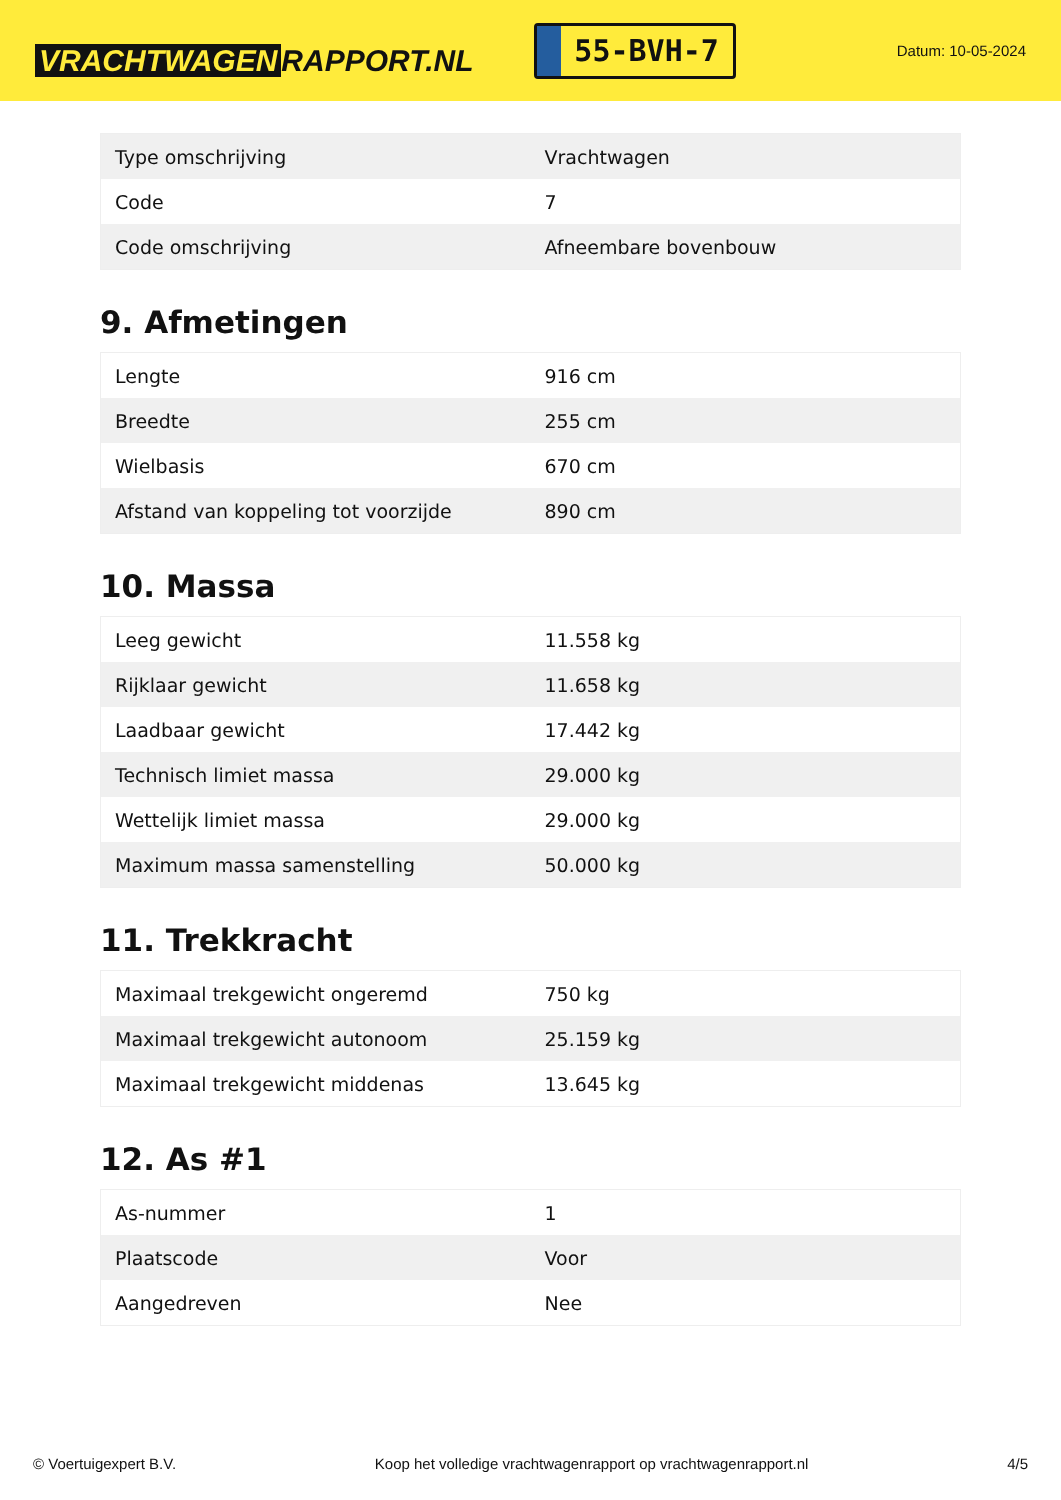VRACHTWAGEN RAPPORT.NL
55-BVH-7
Datum: 10-05-2024
| Type omschrijving | Vrachtwagen |
| Code | 7 |
| Code omschrijving | Afneembare bovenbouw |
9. Afmetingen
| Lengte | 916 cm |
| Breedte | 255 cm |
| Wielbasis | 670 cm |
| Afstand van koppeling tot voorzijde | 890 cm |
10. Massa
| Leeg gewicht | 11.558 kg |
| Rijklaar gewicht | 11.658 kg |
| Laadbaar gewicht | 17.442 kg |
| Technisch limiet massa | 29.000 kg |
| Wettelijk limiet massa | 29.000 kg |
| Maximum massa samenstelling | 50.000 kg |
11. Trekkracht
| Maximaal trekgewicht ongeremd | 750 kg |
| Maximaal trekgewicht autonoom | 25.159 kg |
| Maximaal trekgewicht middenas | 13.645 kg |
12. As #1
| As-nummer | 1 |
| Plaatscode | Voor |
| Aangedreven | Nee |
© Voertuigexpert B.V. Koop het volledige vrachtwagenrapport op vrachtwagenrapport.nl 4/5